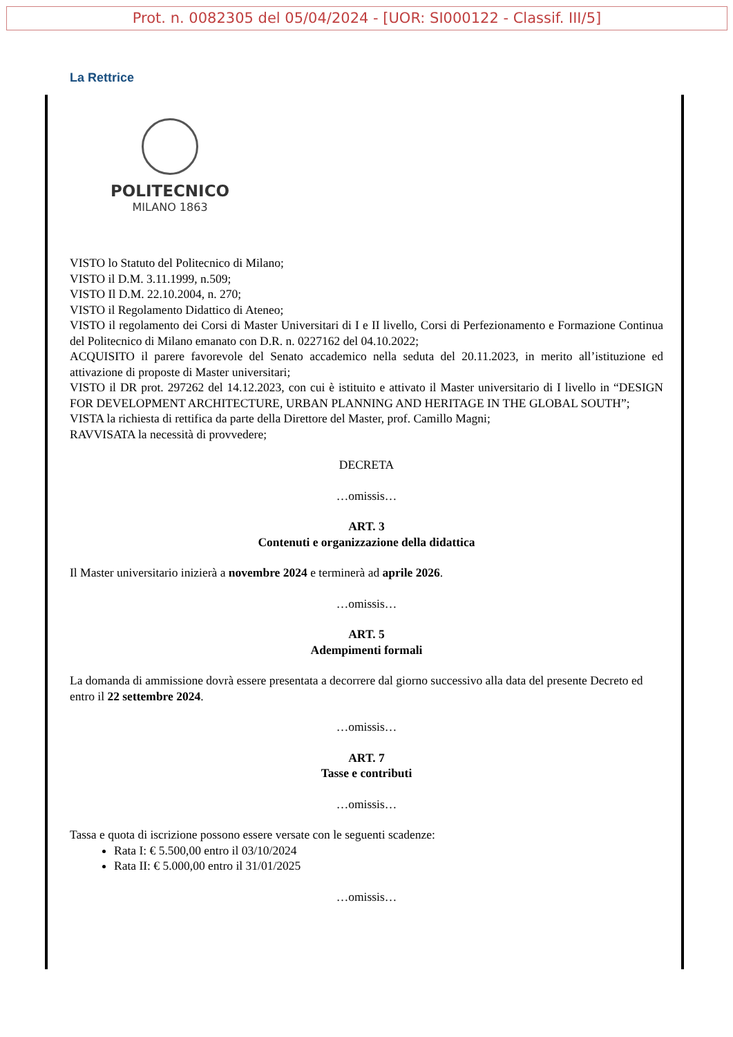Prot. n. 0082305 del 05/04/2024 - [UOR: SI000122 - Classif. III/5]
La Rettrice
POLITECNICO
MILANO 1863
VISTO lo Statuto del Politecnico di Milano;
VISTO il D.M. 3.11.1999, n.509;
VISTO Il D.M. 22.10.2004, n. 270;
VISTO il Regolamento Didattico di Ateneo;
VISTO il regolamento dei Corsi di Master Universitari di I e II livello, Corsi di Perfezionamento e Formazione Continua del Politecnico di Milano emanato con D.R. n. 0227162 del 04.10.2022;
ACQUISITO il parere favorevole del Senato accademico nella seduta del 20.11.2023, in merito all’istituzione ed attivazione di proposte di Master universitari;
VISTO il DR prot. 297262 del 14.12.2023, con cui è istituito e attivato il Master universitario di I livello in “DESIGN FOR DEVELOPMENT ARCHITECTURE, URBAN PLANNING AND HERITAGE IN THE GLOBAL SOUTH”;
VISTA la richiesta di rettifica da parte della Direttore del Master, prof. Camillo Magni;
RAVVISATA la necessità di provvedere;
DECRETA
…omissis…
ART. 3
Contenuti e organizzazione della didattica
Il Master universitario inizierà a novembre 2024 e terminerà ad aprile 2026.
…omissis…
ART. 5
Adempimenti formali
La domanda di ammissione dovrà essere presentata a decorrere dal giorno successivo alla data del presente Decreto ed entro il 22 settembre 2024.
…omissis…
ART. 7
Tasse e contributi
…omissis…
Tassa e quota di iscrizione possono essere versate con le seguenti scadenze:
Rata I: € 5.500,00 entro il 03/10/2024
Rata II: € 5.000,00 entro il 31/01/2025
…omissis…